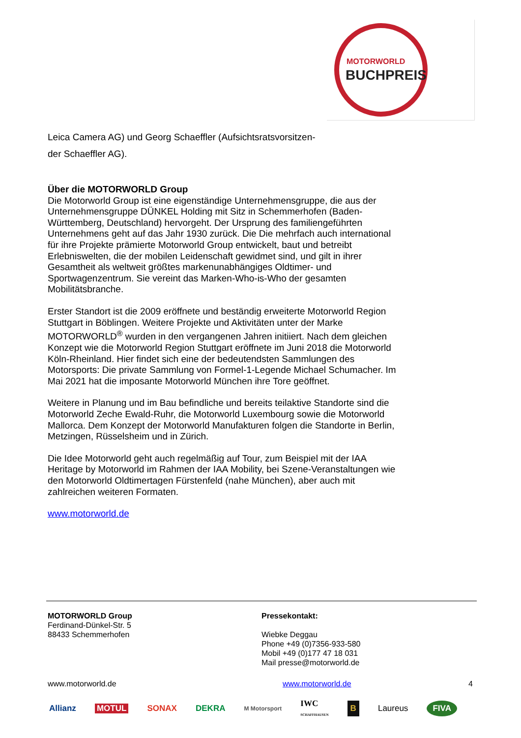MOTORWORLD
BUCHPREIS
Leica Camera AG) und Georg Schaeffler (Aufsichtsratsvorsitzen-
der Schaeffler AG).
Über die MOTORWORLD Group
Die Motorworld Group ist eine eigenständige Unternehmensgruppe, die aus der Unternehmensgruppe DÜNKEL Holding mit Sitz in Schemmerhofen (Baden-Württemberg, Deutschland) hervorgeht. Der Ursprung des familiengeführten Unternehmens geht auf das Jahr 1930 zurück. Die Die mehrfach auch international für ihre Projekte prämierte Motorworld Group entwickelt, baut und betreibt Erlebniswelten, die der mobilen Leidenschaft gewidmet sind, und gilt in ihrer Gesamtheit als weltweit größtes markenunabhängiges Oldtimer- und Sportwagenzentrum. Sie vereint das Marken-Who-is-Who der gesamten Mobilitätsbranche.
Erster Standort ist die 2009 eröffnete und beständig erweiterte Motorworld Region Stuttgart in Böblingen. Weitere Projekte und Aktivitäten unter der Marke MOTORWORLD<sup>®</sup> wurden in den vergangenen Jahren initiiert. Nach dem gleichen Konzept wie die Motorworld Region Stuttgart eröffnete im Juni 2018 die Motorworld Köln-Rheinland. Hier findet sich eine der bedeutendsten Sammlungen des Motorsports: Die private Sammlung von Formel-1-Legende Michael Schumacher. Im Mai 2021 hat die imposante Motorworld München ihre Tore geöffnet.
Weitere in Planung und im Bau befindliche und bereits teilaktive Standorte sind die Motorworld Zeche Ewald-Ruhr, die Motorworld Luxembourg sowie die Motorworld Mallorca. Dem Konzept der Motorworld Manufakturen folgen die Standorte in Berlin, Metzingen, Rüsselsheim und in Zürich.
Die Idee Motorworld geht auch regelmäßig auf Tour, zum Beispiel mit der IAA Heritage by Motorworld im Rahmen der IAA Mobility, bei Szene-Veranstaltungen wie den Motorworld Oldtimertagen Fürstenfeld (nahe München), aber auch mit zahlreichen weiteren Formaten.
www.motorworld.de
MOTORWORLD Group
Ferdinand-Dünkel-Str. 5
88433 Schemmerhofen
Pressekontakt:
Wiebke Deggau
Phone +49 (0)7356-933-580
Mobil +49 (0)177 47 18 031
Mail presse@motorworld.de
www.motorworld.de www.motorworld.de 4
Allianz MOTUL SONAX DEKRA M Motorsport IWC
SCHAFFHAUSEN B Laureus FIVA